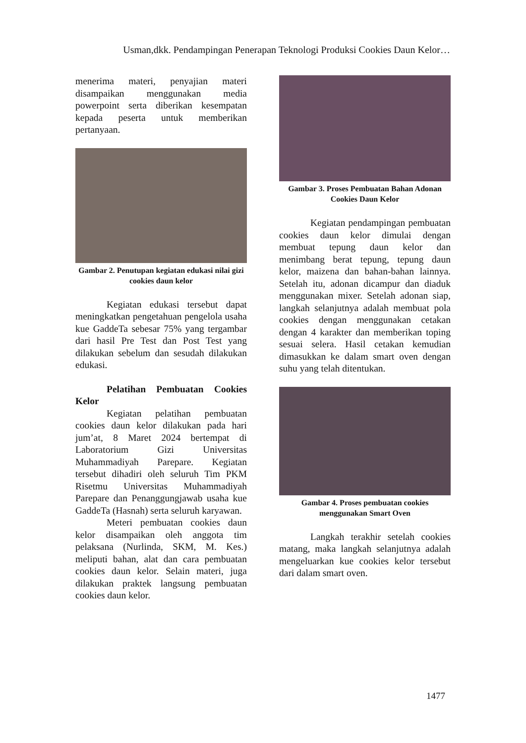Usman,dkk. Pendampingan Penerapan Teknologi Produksi Cookies Daun Kelor…
menerima materi, penyajian materi disampaikan menggunakan media powerpoint serta diberikan kesempatan kepada peserta untuk memberikan pertanyaan.
Gambar 2. Penutupan kegiatan edukasi nilai gizi cookies daun kelor
Kegiatan edukasi tersebut dapat meningkatkan pengetahuan pengelola usaha kue GaddeTa sebesar 75% yang tergambar dari hasil Pre Test dan Post Test yang dilakukan sebelum dan sesudah dilakukan edukasi.
Pelatihan Pembuatan Cookies Kelor
Kegiatan pelatihan pembuatan cookies daun kelor dilakukan pada hari jum’at, 8 Maret 2024 bertempat di Laboratorium Gizi Universitas Muhammadiyah Parepare. Kegiatan tersebut dihadiri oleh seluruh Tim PKM Risetmu Universitas Muhammadiyah Parepare dan Penanggungjawab usaha kue GaddeTa (Hasnah) serta seluruh karyawan.
Meteri pembuatan cookies daun kelor disampaikan oleh anggota tim pelaksana (Nurlinda, SKM, M. Kes.) meliputi bahan, alat dan cara pembuatan cookies daun kelor. Selain materi, juga dilakukan praktek langsung pembuatan cookies daun kelor.
Gambar 3. Proses Pembuatan Bahan Adonan Cookies Daun Kelor
Kegiatan pendampingan pembuatan cookies daun kelor dimulai dengan membuat tepung daun kelor dan menimbang berat tepung, tepung daun kelor, maizena dan bahan-bahan lainnya. Setelah itu, adonan dicampur dan diaduk menggunakan mixer. Setelah adonan siap, langkah selanjutnya adalah membuat pola cookies dengan menggunakan cetakan dengan 4 karakter dan memberikan toping sesuai selera. Hasil cetakan kemudian dimasukkan ke dalam smart oven dengan suhu yang telah ditentukan.
Gambar 4. Proses pembuatan cookies menggunakan Smart Oven
Langkah terakhir setelah cookies matang, maka langkah selanjutnya adalah mengeluarkan kue cookies kelor tersebut dari dalam smart oven.
1477